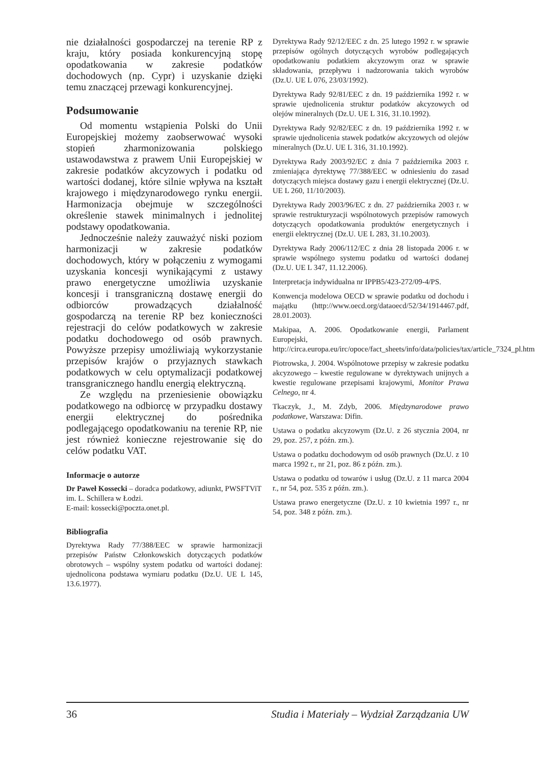nie działalności gospodarczej na terenie RP z kraju, który posiada konkurencyjną stopę opodatkowania w zakresie podatków dochodowych (np. Cypr) i uzyskanie dzięki temu znaczącej przewagi konkurencyjnej.
Podsumowanie
Od momentu wstąpienia Polski do Unii Europejskiej możemy zaobserwować wysoki stopień zharmonizowania polskiego ustawodawstwa z prawem Unii Europejskiej w zakresie podatków akcyzowych i podatku od wartości dodanej, które silnie wpływa na kształt krajowego i międzynarodowego rynku energii. Harmonizacja obejmuje w szczególności określenie stawek minimalnych i jednolitej podstawy opodatkowania.
Jednocześnie należy zauważyć niski poziom harmonizacji w zakresie podatków dochodowych, który w połączeniu z wymogami uzyskania koncesji wynikającymi z ustawy prawo energetyczne umożliwia uzyskanie koncesji i transgraniczną dostawę energii do odbiorców prowadzących działalność gospodarczą na terenie RP bez konieczności rejestracji do celów podatkowych w zakresie podatku dochodowego od osób prawnych. Powyższe przepisy umożliwiają wykorzystanie przepisów krajów o przyjaznych stawkach podatkowych w celu optymalizacji podatkowej transgranicznego handlu energią elektryczną.
Ze względu na przeniesienie obowiązku podatkowego na odbiorcę w przypadku dostawy energii elektrycznej do pośrednika podlegającego opodatkowaniu na terenie RP, nie jest również konieczne rejestrowanie się do celów podatku VAT.
Informacje o autorze
Dr Paweł Kossecki – doradca podatkowy, adiunkt, PWSFTViT im. L. Schillera w Łodzi.
E-mail: kossecki@poczta.onet.pl.
Bibliografia
Dyrektywa Rady 77/388/EEC w sprawie harmonizacji przepisów Państw Członkowskich dotyczących podatków obrotowych – wspólny system podatku od wartości dodanej: ujednolicona podstawa wymiaru podatku (Dz.U. UE L 145, 13.6.1977).
Dyrektywa Rady 92/12/EEC z dn. 25 lutego 1992 r. w sprawie przepisów ogólnych dotyczących wyrobów podlegających opodatkowaniu podatkiem akcyzowym oraz w sprawie składowania, przepływu i nadzorowania takich wyrobów (Dz.U. UE L 076, 23/03/1992).
Dyrektywa Rady 92/81/EEC z dn. 19 października 1992 r. w sprawie ujednolicenia struktur podatków akcyzowych od olejów mineralnych (Dz.U. UE L 316, 31.10.1992).
Dyrektywa Rady 92/82/EEC z dn. 19 października 1992 r. w sprawie ujednolicenia stawek podatków akcyzowych od olejów mineralnych (Dz.U. UE L 316, 31.10.1992).
Dyrektywa Rady 2003/92/EC z dnia 7 października 2003 r. zmieniająca dyrektywę 77/388/EEC w odniesieniu do zasad dotyczących miejsca dostawy gazu i energii elektrycznej (Dz.U. UE L 260, 11/10/2003).
Dyrektywa Rady 2003/96/EC z dn. 27 października 2003 r. w sprawie restrukturyzacji wspólnotowych przepisów ramowych dotyczących opodatkowania produktów energetycznych i energii elektrycznej (Dz.U. UE L 283, 31.10.2003).
Dyrektywa Rady 2006/112/EC z dnia 28 listopada 2006 r. w sprawie wspólnego systemu podatku od wartości dodanej (Dz.U. UE L 347, 11.12.2006).
Interpretacja indywidualna nr IPPB5/423-272/09-4/PS.
Konwencja modelowa OECD w sprawie podatku od dochodu i majątku (http://www.oecd.org/dataoecd/52/34/1914467.pdf, 28.01.2003).
Makipaa, A. 2006. Opodatkowanie energii, Parlament Europejski, http://circa.europa.eu/irc/opoce/fact_sheets/info/data/policies/tax/article_7324_pl.htm.
Piotrowska, J. 2004. Wspólnotowe przepisy w zakresie podatku akcyzowego – kwestie regulowane w dyrektywach unijnych a kwestie regulowane przepisami krajowymi, Monitor Prawa Celnego, nr 4.
Tkaczyk, J., M. Zdyb, 2006. Międzynarodowe prawo podatkowe, Warszawa: Difin.
Ustawa o podatku akcyzowym (Dz.U. z 26 stycznia 2004, nr 29, poz. 257, z późn. zm.).
Ustawa o podatku dochodowym od osób prawnych (Dz.U. z 10 marca 1992 r., nr 21, poz. 86 z późn. zm.).
Ustawa o podatku od towarów i usług (Dz.U. z 11 marca 2004 r., nr 54, poz. 535 z późn. zm.).
Ustawa prawo energetyczne (Dz.U. z 10 kwietnia 1997 r., nr 54, poz. 348 z późn. zm.).
36 Studia i Materiały – Wydział Zarządzania UW